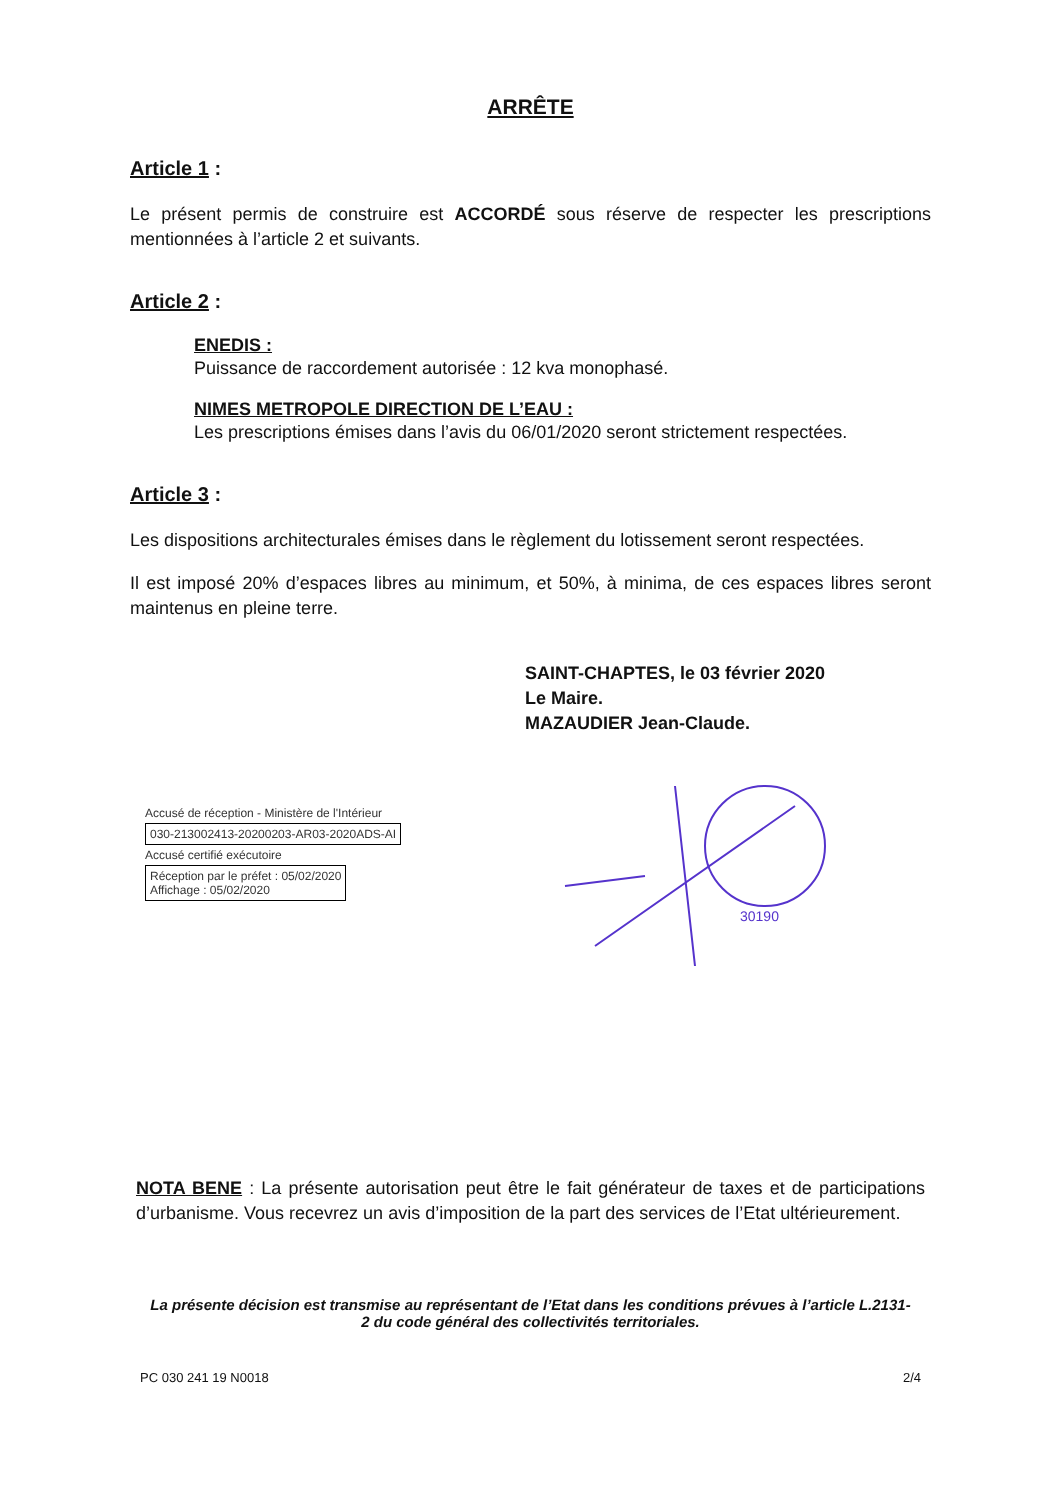ARRÊTE
Article 1 :
Le présent permis de construire est ACCORDÉ sous réserve de respecter les prescriptions mentionnées à l’article 2 et suivants.
Article 2 :
ENEDIS :
Puissance de raccordement autorisée : 12 kva monophasé.
NIMES METROPOLE DIRECTION DE L’EAU :
Les prescriptions émises dans l’avis du 06/01/2020 seront strictement respectées.
Article 3 :
Les dispositions architecturales émises dans le règlement du lotissement seront respectées.
Il est imposé 20% d’espaces libres au minimum, et 50%, à minima, de ces espaces libres seront maintenus en pleine terre.
SAINT-CHAPTES, le 03 février 2020
Le Maire.
MAZAUDIER Jean-Claude.
Accusé de réception - Ministère de l'Intérieur
030-213002413-20200203-AR03-2020ADS-AI
Accusé certifié exécutoire
Réception par le préfet : 05/02/2020
Affichage : 05/02/2020
30190
NOTA BENE : La présente autorisation peut être le fait générateur de taxes et de participations d’urbanisme. Vous recevrez un avis d’imposition de la part des services de l’Etat ultérieurement.
La présente décision est transmise au représentant de l’Etat dans les conditions prévues à l’article L.2131-2 du code général des collectivités territoriales.
PC 030 241 19 N0018 2/4